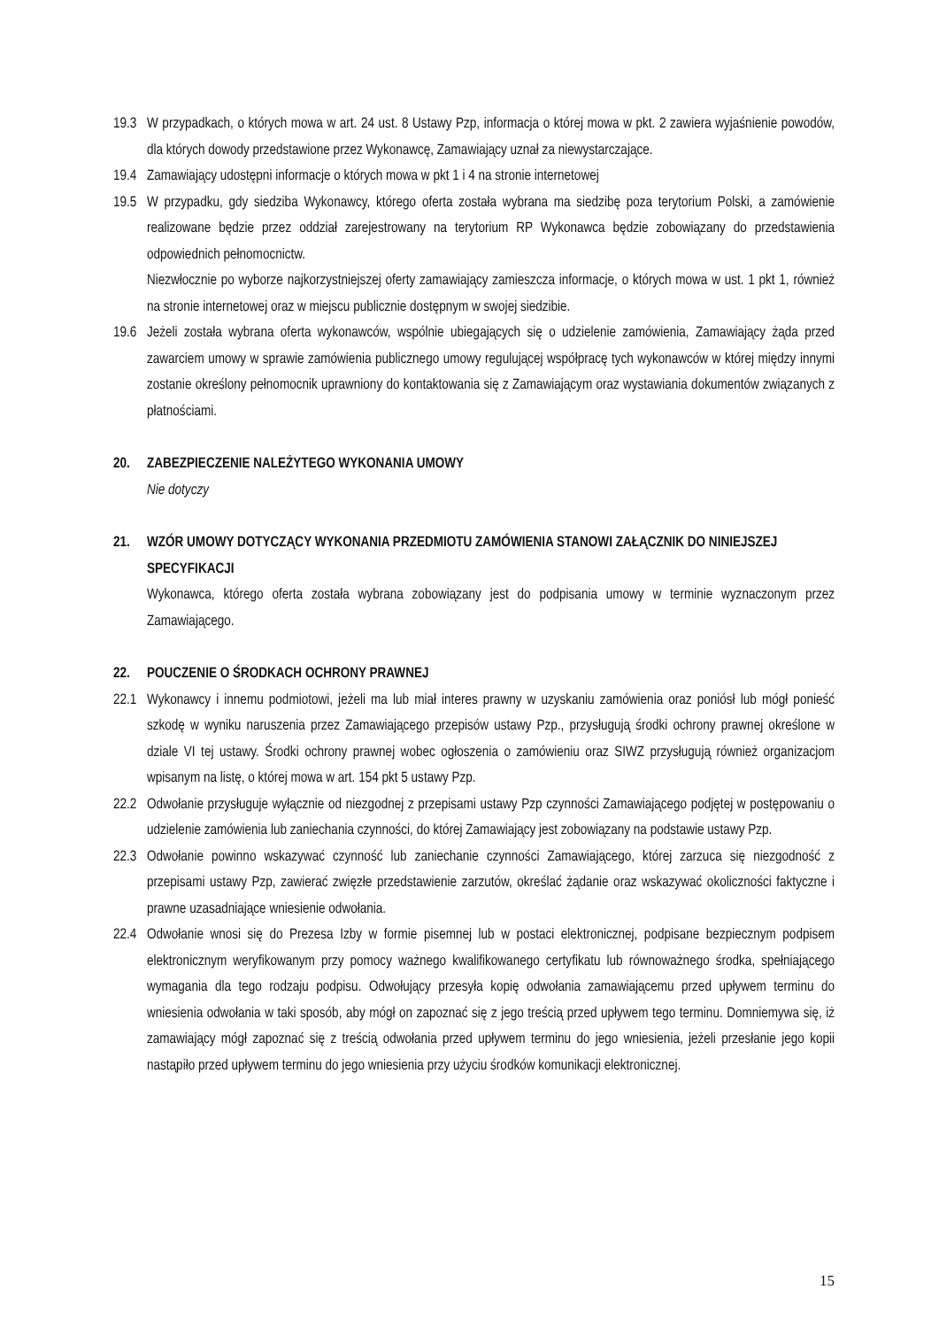19.3 W przypadkach, o których mowa w art. 24 ust. 8 Ustawy Pzp, informacja o której mowa w pkt. 2 zawiera wyjaśnienie powodów, dla których dowody przedstawione przez Wykonawcę, Zamawiający uznał za niewystarczające.
19.4 Zamawiający udostępni informacje o których mowa w pkt 1 i 4 na stronie internetowej
19.5 W przypadku, gdy siedziba Wykonawcy, którego oferta została wybrana ma siedzibę poza terytorium Polski, a zamówienie realizowane będzie przez oddział zarejestrowany na terytorium RP Wykonawca będzie zobowiązany do przedstawienia odpowiednich pełnomocnictw.
Niezwłocznie po wyborze najkorzystniejszej oferty zamawiający zamieszcza informacje, o których mowa w ust. 1 pkt 1, również na stronie internetowej oraz w miejscu publicznie dostępnym w swojej siedzibie.
19.6 Jeżeli została wybrana oferta wykonawców, wspólnie ubiegających się o udzielenie zamówienia, Zamawiający żąda przed zawarciem umowy w sprawie zamówienia publicznego umowy regulującej współpracę tych wykonawców w której między innymi zostanie określony pełnomocnik uprawniony do kontaktowania się z Zamawiającym oraz wystawiania dokumentów związanych z płatnościami.
20. ZABEZPIECZENIE NALEŻYTEGO WYKONANIA UMOWY
Nie dotyczy
21. WZÓR UMOWY DOTYCZĄCY WYKONANIA PRZEDMIOTU ZAMÓWIENIA STANOWI ZAŁĄCZNIK DO NINIEJSZEJ SPECYFIKACJI
Wykonawca, którego oferta została wybrana zobowiązany jest do podpisania umowy w terminie wyznaczonym przez Zamawiającego.
22. POUCZENIE O ŚRODKACH OCHRONY PRAWNEJ
22.1 Wykonawcy i innemu podmiotowi, jeżeli ma lub miał interes prawny w uzyskaniu zamówienia oraz poniósł lub mógł ponieść szkodę w wyniku naruszenia przez Zamawiającego przepisów ustawy Pzp., przysługują środki ochrony prawnej określone w dziale VI tej ustawy. Środki ochrony prawnej wobec ogłoszenia o zamówieniu oraz SIWZ przysługują również organizacjom wpisanym na listę, o której mowa w art. 154 pkt 5 ustawy Pzp.
22.2 Odwołanie przysługuje wyłącznie od niezgodnej z przepisami ustawy Pzp czynności Zamawiającego podjętej w postępowaniu o udzielenie zamówienia lub zaniechania czynności, do której Zamawiający jest zobowiązany na podstawie ustawy Pzp.
22.3 Odwołanie powinno wskazywać czynność lub zaniechanie czynności Zamawiającego, której zarzuca się niezgodność z przepisami ustawy Pzp, zawierać zwięzłe przedstawienie zarzutów, określać żądanie oraz wskazywać okoliczności faktyczne i prawne uzasadniające wniesienie odwołania.
22.4 Odwołanie wnosi się do Prezesa Izby w formie pisemnej lub w postaci elektronicznej, podpisane bezpiecznym podpisem elektronicznym weryfikowanym przy pomocy ważnego kwalifikowanego certyfikatu lub równoważnego środka, spełniającego wymagania dla tego rodzaju podpisu. Odwołujący przesyła kopię odwołania zamawiającemu przed upływem terminu do wniesienia odwołania w taki sposób, aby mógł on zapoznać się z jego treścią przed upływem tego terminu. Domniemywa się, iż zamawiający mógł zapoznać się z treścią odwołania przed upływem terminu do jego wniesienia, jeżeli przesłanie jego kopii nastąpiło przed upływem terminu do jego wniesienia przy użyciu środków komunikacji elektronicznej.
15